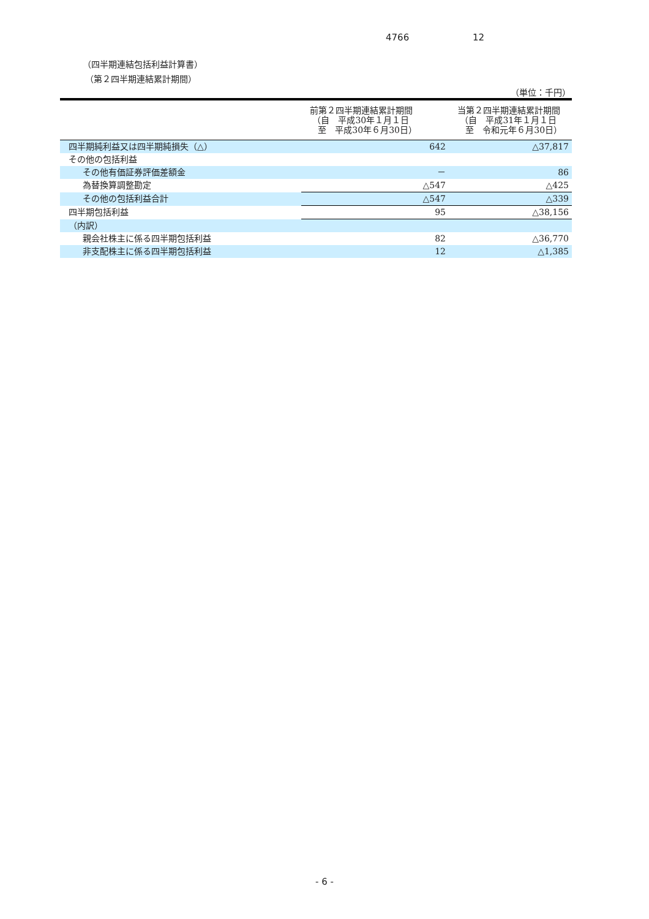4766 12
（四半期連結包括利益計算書）
（第２四半期連結累計期間）
（単位：千円）
| | 前第２四半期連結累計期間 （自 平成30年１月１日 至 平成30年６月30日） | 当第２四半期連結累計期間 （自 平成31年１月１日 至 令和元年６月30日） |
| --- | --- | --- |
| 四半期純利益又は四半期純損失（△） | 642 | △37,817 |
| その他の包括利益 | | |
| その他有価証券評価差額金 | － | 86 |
| 為替換算調整勘定 | △547 | △425 |
| その他の包括利益合計 | △547 | △339 |
| 四半期包括利益 | 95 | △38,156 |
| （内訳） | | |
| 親会社株主に係る四半期包括利益 | 82 | △36,770 |
| 非支配株主に係る四半期包括利益 | 12 | △1,385 |
- 6 -